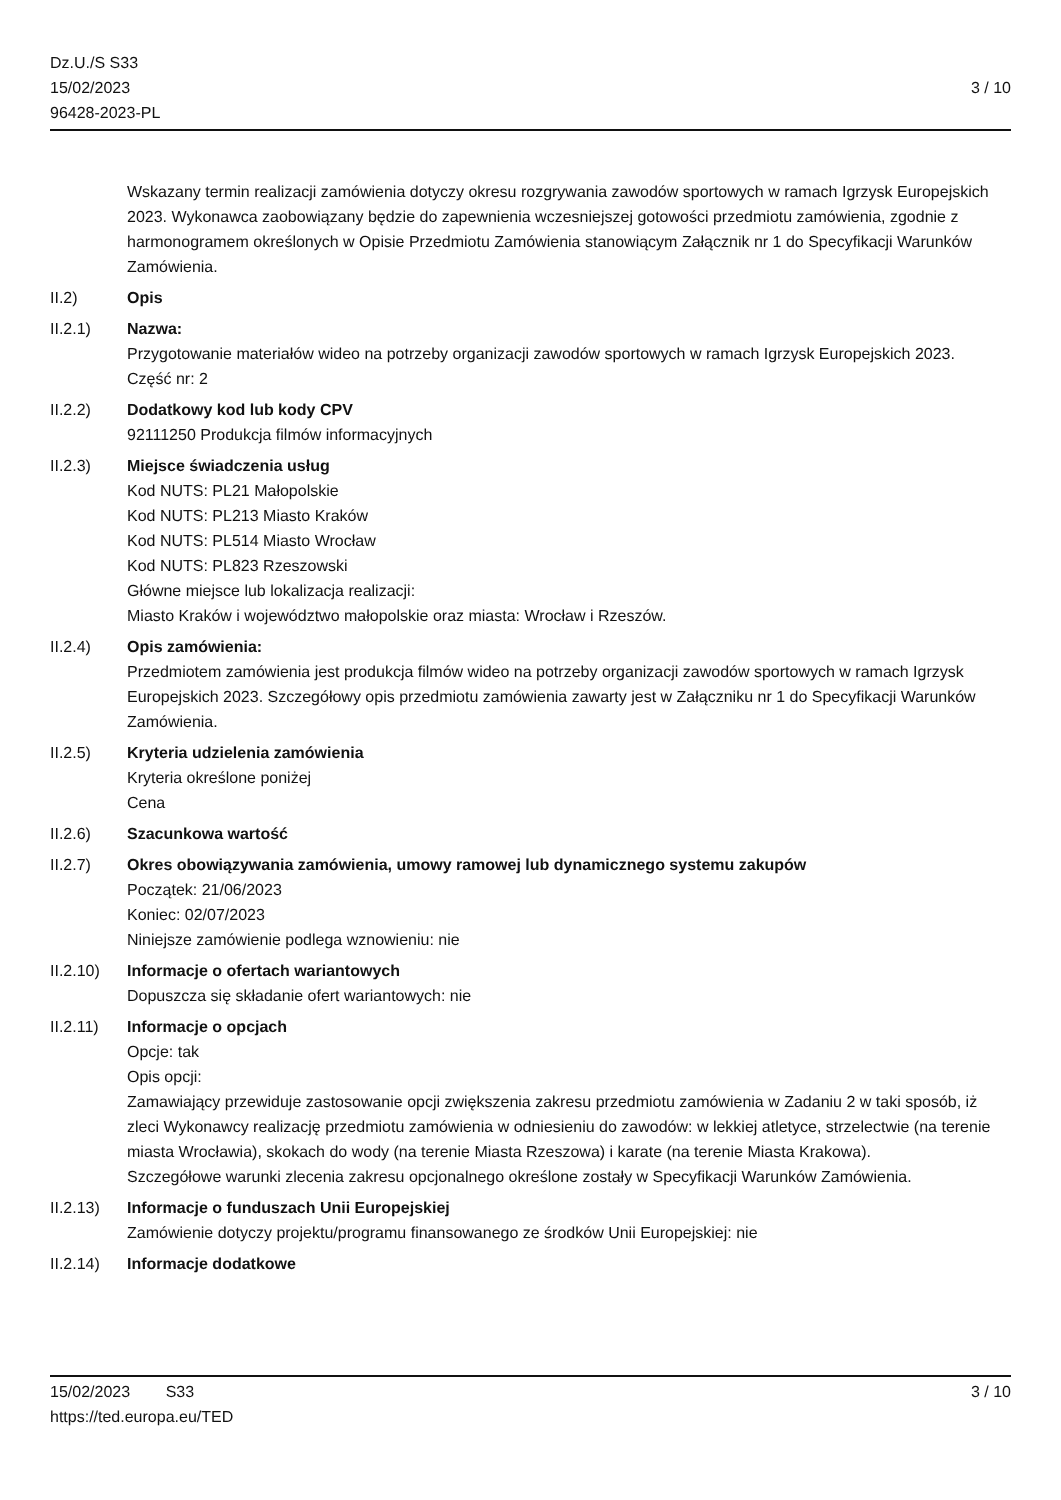Dz.U./S S33
15/02/2023
96428-2023-PL
3 / 10
Wskazany termin realizacji zamówienia dotyczy okresu rozgrywania zawodów sportowych w ramach Igrzysk Europejskich 2023. Wykonawca zaobowiązany będzie do zapewnienia wczesniejszej gotowości przedmiotu zamówienia, zgodnie z harmonogramem określonych w Opisie Przedmiotu Zamówienia stanowiącym Załącznik nr 1 do Specyfikacji Warunków Zamówienia.
II.2) Opis
II.2.1) Nazwa:
Przygotowanie materiałów wideo na potrzeby organizacji zawodów sportowych w ramach Igrzysk Europejskich 2023.
Część nr: 2
II.2.2) Dodatkowy kod lub kody CPV
92111250 Produkcja filmów informacyjnych
II.2.3) Miejsce świadczenia usług
Kod NUTS: PL21 Małopolskie
Kod NUTS: PL213 Miasto Kraków
Kod NUTS: PL514 Miasto Wrocław
Kod NUTS: PL823 Rzeszowski
Główne miejsce lub lokalizacja realizacji:
Miasto Kraków i województwo małopolskie oraz miasta: Wrocław i Rzeszów.
II.2.4) Opis zamówienia:
Przedmiotem zamówienia jest produkcja filmów wideo na potrzeby organizacji zawodów sportowych w ramach Igrzysk Europejskich 2023. Szczegółowy opis przedmiotu zamówienia zawarty jest w Załączniku nr 1 do Specyfikacji Warunków Zamówienia.
II.2.5) Kryteria udzielenia zamówienia
Kryteria określone poniżej
Cena
II.2.6) Szacunkowa wartość
II.2.7) Okres obowiązywania zamówienia, umowy ramowej lub dynamicznego systemu zakupów
Początek: 21/06/2023
Koniec: 02/07/2023
Niniejsze zamówienie podlega wznowieniu: nie
II.2.10) Informacje o ofertach wariantowych
Dopuszcza się składanie ofert wariantowych: nie
II.2.11) Informacje o opcjach
Opcje: tak
Opis opcji:
Zamawiający przewiduje zastosowanie opcji zwiększenia zakresu przedmiotu zamówienia w Zadaniu 2 w taki sposób, iż zleci Wykonawcy realizację przedmiotu zamówienia w odniesieniu do zawodów: w lekkiej atletyce, strzelectwie (na terenie miasta Wrocławia), skokach do wody (na terenie Miasta Rzeszowa) i karate (na terenie Miasta Krakowa).
Szczegółowe warunki zlecenia zakresu opcjonalnego określone zostały w Specyfikacji Warunków Zamówienia.
II.2.13) Informacje o funduszach Unii Europejskiej
Zamówienie dotyczy projektu/programu finansowanego ze środków Unii Europejskiej: nie
II.2.14) Informacje dodatkowe
15/02/2023 S33 3 / 10
https://ted.europa.eu/TED